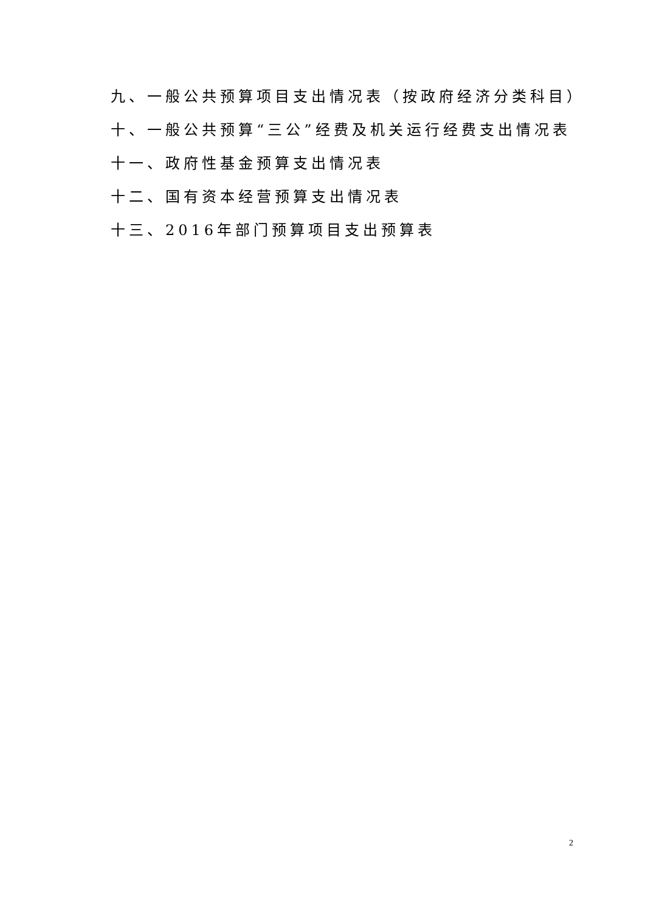九、一般公共预算项目支出情况表（按政府经济分类科目）
十、一般公共预算“三公”经费及机关运行经费支出情况表
十一、政府性基金预算支出情况表
十二、国有资本经营预算支出情况表
十三、2016年部门预算项目支出预算表
2